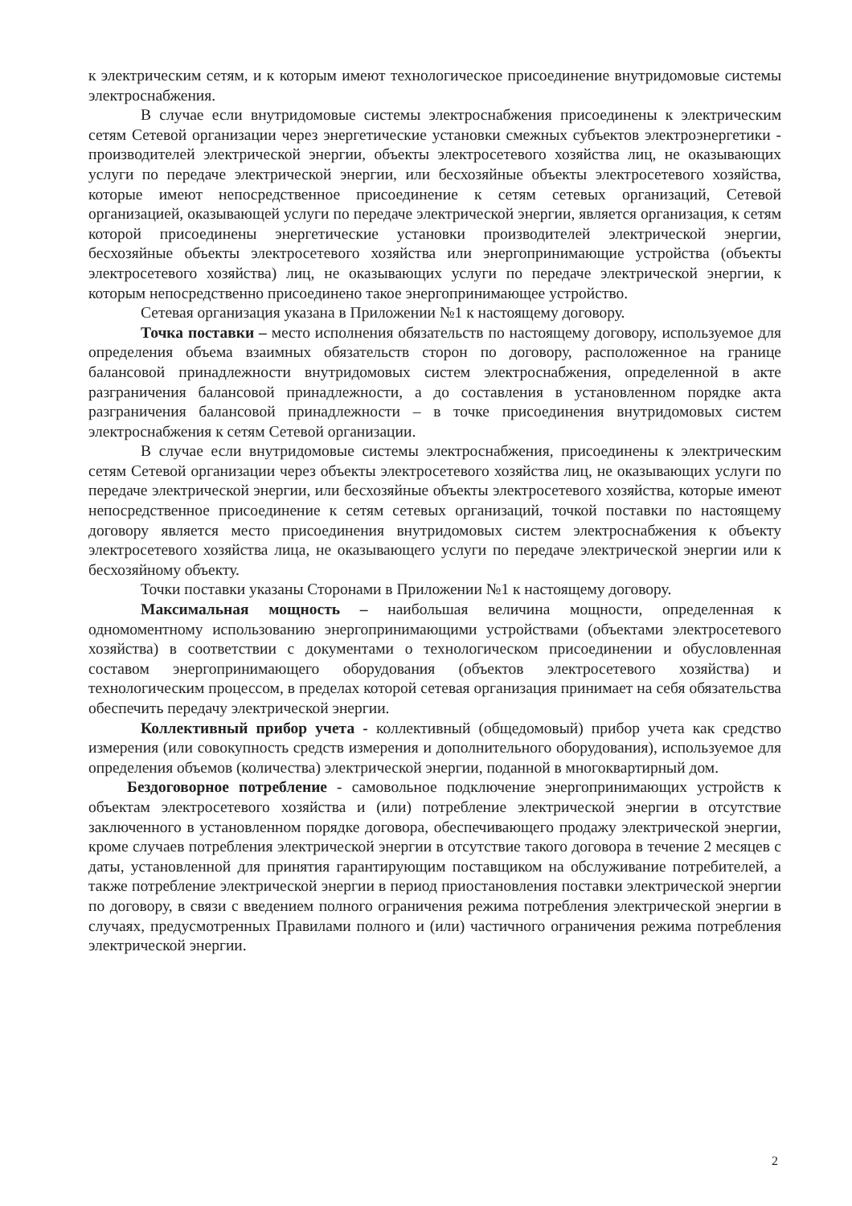к электрическим сетям, и к которым имеют технологическое присоединение внутридомовые системы электроснабжения.
В случае если внутридомовые системы электроснабжения присоединены к электрическим сетям Сетевой организации через энергетические установки смежных субъектов электроэнергетики - производителей электрической энергии, объекты электросетевого хозяйства лиц, не оказывающих услуги по передаче электрической энергии, или бесхозяйные объекты электросетевого хозяйства, которые имеют непосредственное присоединение к сетям сетевых организаций, Сетевой организацией, оказывающей услуги по передаче электрической энергии, является организация, к сетям которой присоединены энергетические установки производителей электрической энергии, бесхозяйные объекты электросетевого хозяйства или энергопринимающие устройства (объекты электросетевого хозяйства) лиц, не оказывающих услуги по передаче электрической энергии, к которым непосредственно присоединено такое энергопринимающее устройство.
Сетевая организация указана в Приложении №1 к настоящему договору.
Точка поставки – место исполнения обязательств по настоящему договору, используемое для определения объема взаимных обязательств сторон по договору, расположенное на границе балансовой принадлежности внутридомовых систем электроснабжения, определенной в акте разграничения балансовой принадлежности, а до составления в установленном порядке акта разграничения балансовой принадлежности – в точке присоединения внутридомовых систем электроснабжения к сетям Сетевой организации.
В случае если внутридомовые системы электроснабжения, присоединены к электрическим сетям Сетевой организации через объекты электросетевого хозяйства лиц, не оказывающих услуги по передаче электрической энергии, или бесхозяйные объекты электросетевого хозяйства, которые имеют непосредственное присоединение к сетям сетевых организаций, точкой поставки по настоящему договору является место присоединения внутридомовых систем электроснабжения к объекту электросетевого хозяйства лица, не оказывающего услуги по передаче электрической энергии или к бесхозяйному объекту.
Точки поставки указаны Сторонами в Приложении №1 к настоящему договору.
Максимальная мощность – наибольшая величина мощности, определенная к одномоментному использованию энергопринимающими устройствами (объектами электросетевого хозяйства) в соответствии с документами о технологическом присоединении и обусловленная составом энергопринимающего оборудования (объектов электросетевого хозяйства) и технологическим процессом, в пределах которой сетевая организация принимает на себя обязательства обеспечить передачу электрической энергии.
Коллективный прибор учета - коллективный (общедомовый) прибор учета как средство измерения (или совокупность средств измерения и дополнительного оборудования), используемое для определения объемов (количества) электрической энергии, поданной в многоквартирный дом.
Бездоговорное потребление - самовольное подключение энергопринимающих устройств к объектам электросетевого хозяйства и (или) потребление электрической энергии в отсутствие заключенного в установленном порядке договора, обеспечивающего продажу электрической энергии, кроме случаев потребления электрической энергии в отсутствие такого договора в течение 2 месяцев с даты, установленной для принятия гарантирующим поставщиком на обслуживание потребителей, а также потребление электрической энергии в период приостановления поставки электрической энергии по договору, в связи с введением полного ограничения режима потребления электрической энергии в случаях, предусмотренных Правилами полного и (или) частичного ограничения режима потребления электрической энергии.
2